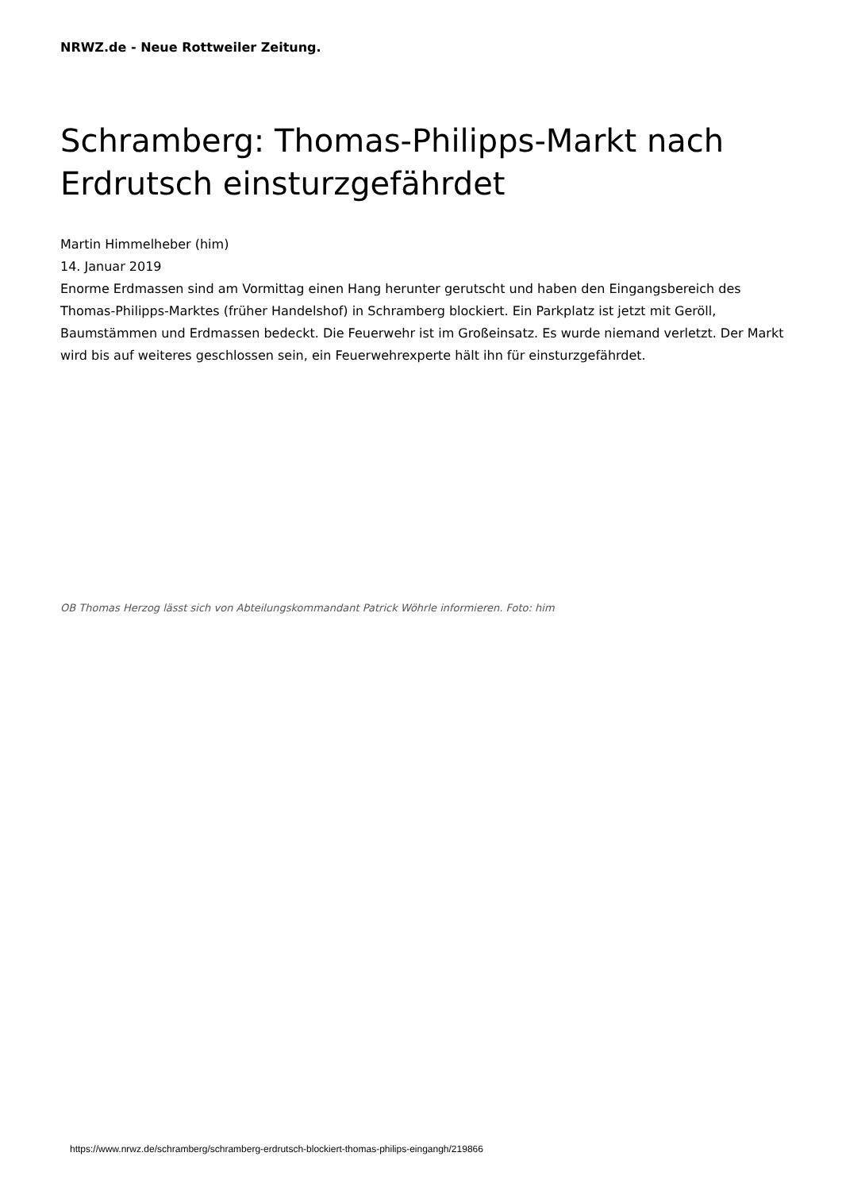NRWZ.de - Neue Rottweiler Zeitung.
Schramberg: Thomas-Philipps-Markt nach Erdrutsch einsturzgefährdet
Martin Himmelheber (him)
14. Januar 2019
Enorme Erdmassen sind am Vormittag einen Hang herunter gerutscht und haben den Eingangsbereich des Thomas-Philipps-Marktes (früher Handelshof) in Schramberg blockiert. Ein Parkplatz ist jetzt mit Geröll, Baumstämmen und Erdmassen bedeckt. Die Feuerwehr ist im Großeinsatz. Es wurde niemand verletzt. Der Markt wird bis auf weiteres geschlossen sein, ein Feuerwehrexperte hält ihn für einsturzgefährdet.
OB Thomas Herzog lässt sich von Abteilungskommandant Patrick Wöhrle informieren. Foto: him
https://www.nrwz.de/schramberg/schramberg-erdrutsch-blockiert-thomas-philips-eingangh/219866